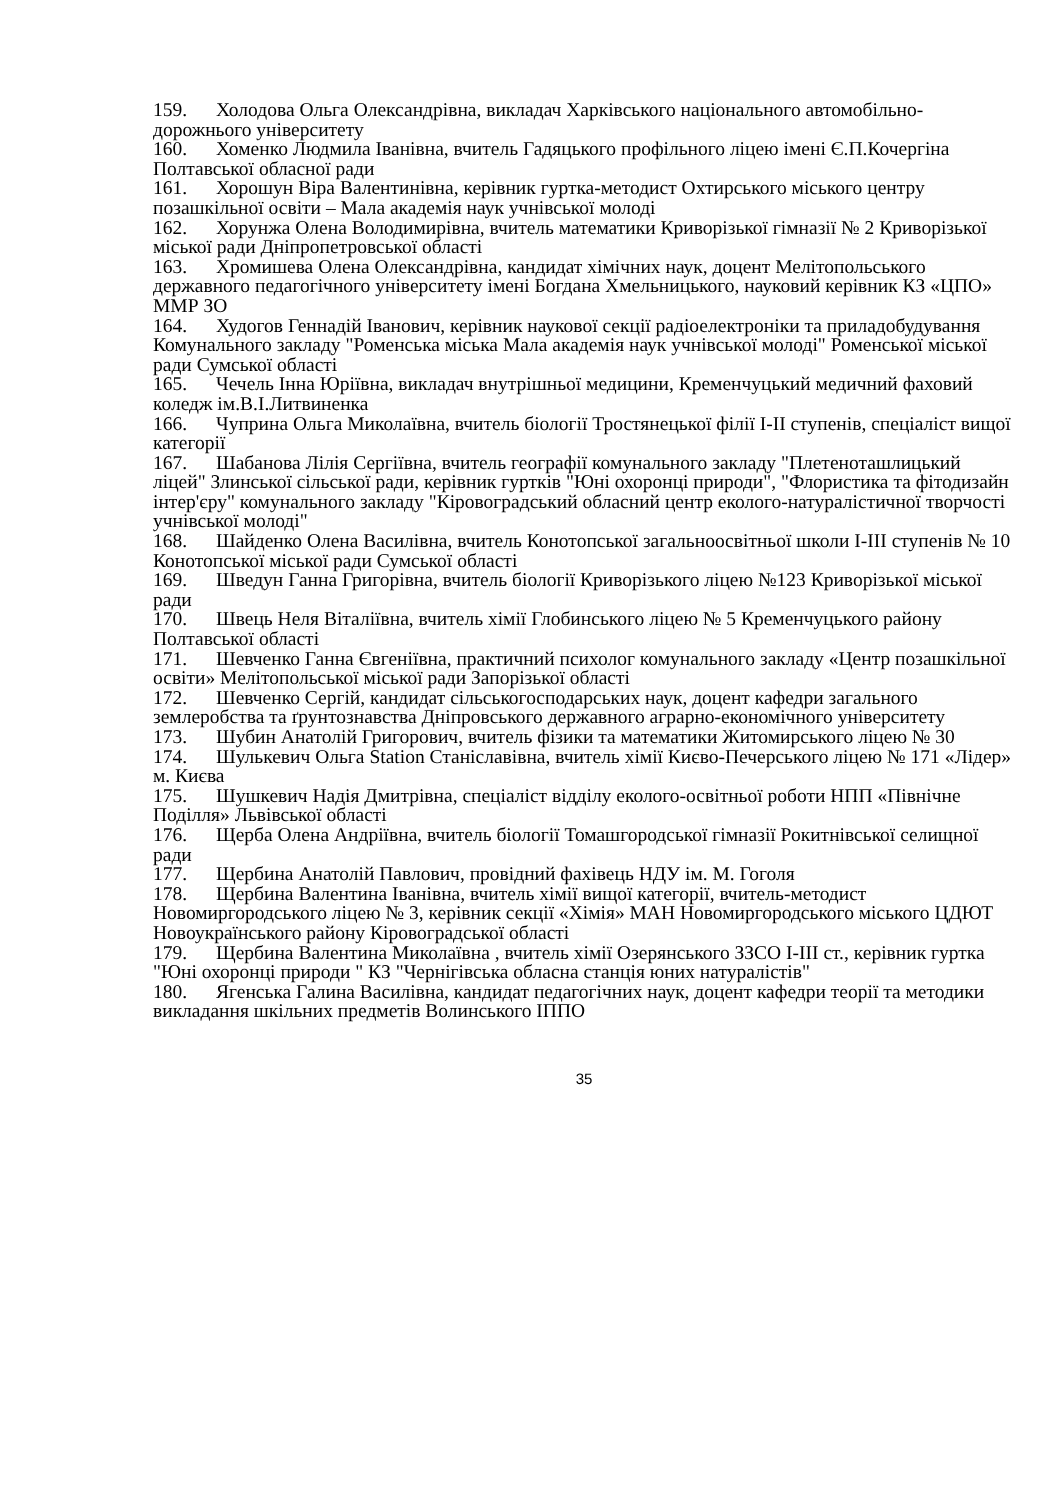159. Холодова Ольга Олександрівна, викладач Харківського національного автомобільно-дорожнього університету
160. Хоменко Людмила Іванівна, вчитель Гадяцького профільного ліцею імені Є.П.Кочергіна Полтавської обласної ради
161. Хорошун Віра Валентинівна, керівник гуртка-методист Охтирського міського центру позашкільної освіти – Мала академія наук учнівської молоді
162. Хорунжа Олена Володимирівна, вчитель математики Криворізької гімназії № 2 Криворізької міської ради Дніпропетровської області
163. Хромишева Олена Олександрівна, кандидат хімічних наук, доцент Мелітопольського державного педагогічного університету імені Богдана Хмельницького, науковий керівник КЗ «ЦПО» ММР ЗО
164. Худогов Геннадій Іванович, керівник наукової секції радіоелектроніки та приладобудування Комунального закладу "Роменська міська Мала академія наук учнівської молоді" Роменської міської ради Сумської області
165. Чечель Інна Юріївна, викладач внутрішньої медицини, Кременчуцький медичний фаховий коледж ім.В.І.Литвиненка
166. Чуприна Ольга Миколаївна, вчитель біології Тростянецької філії І-ІІ ступенів, спеціаліст вищої категорії
167. Шабанова Лілія Сергіївна, вчитель географії комунального закладу "Плетеноташлицький ліцей" Злинської сільської ради, керівник гуртків "Юні охоронці природи", "Флористика та фітодизайн інтер'єру" комунального закладу "Кіровоградський обласний центр еколого-натуралістичної творчості учнівської молоді"
168. Шайденко Олена Василівна, вчитель Конотопської загальноосвітньої школи І-ІІІ ступенів № 10 Конотопської міської ради Сумської області
169. Шведун Ганна Григорівна, вчитель біології Криворізького ліцею №123 Криворізької міської ради
170. Швець Неля Віталіївна, вчитель хімії Глобинського ліцею № 5 Кременчуцького району Полтавської області
171. Шевченко Ганна Євгеніївна, практичний психолог комунального закладу «Центр позашкільної освіти» Мелітопольської міської ради Запорізької області
172. Шевченко Сергій, кандидат сільськогосподарських наук, доцент кафедри загального землеробства та ґрунтознавства Дніпровського державного аграрно-економічного університету
173. Шубин Анатолій Григорович, вчитель фізики та математики Житомирського ліцею № 30
174. Шулькевич Ольга Station Станіславівна, вчитель хімії Києво-Печерського ліцею № 171 «Лідер» м. Києва
175. Шушкевич Надія Дмитрівна, спеціаліст відділу еколого-освітньої роботи НПП «Північне Поділля» Львівської області
176. Щерба Олена Андріївна, вчитель біології Томашгородської гімназії Рокитнівської селищної ради
177. Щербина Анатолій Павлович, провідний фахівець НДУ ім. М. Гоголя
178. Щербина Валентина Іванівна, вчитель хімії вищої категорії, вчитель-методист Новомиргородського ліцею № 3, керівник секції «Хімія» МАН Новомиргородського міського ЦДЮТ Новоукраїнського району Кіровоградської області
179. Щербина Валентина Миколаївна , вчитель хімії Озерянського ЗЗСО І-ІІІ ст., керівник гуртка "Юні охоронці природи " КЗ "Чернігівська обласна станція юних натуралістів"
180. Ягенська Галина Василівна, кандидат педагогічних наук, доцент кафедри теорії та методики викладання шкільних предметів Волинського ІППО
35